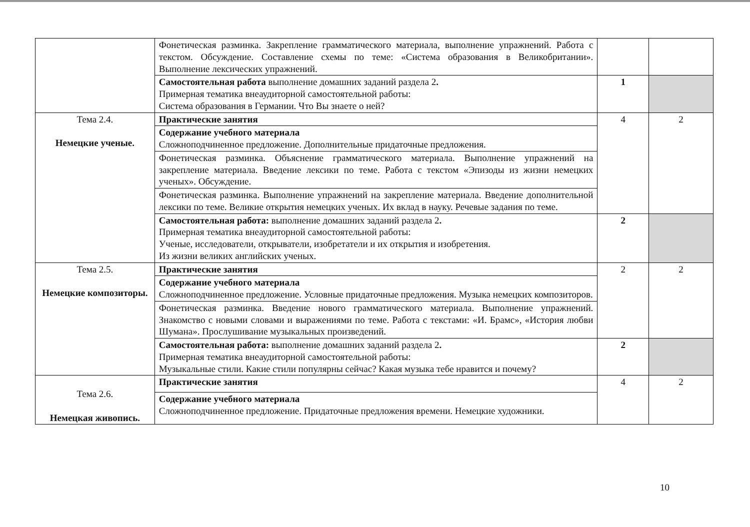| | Фонетическая разминка. Закрепление грамматического материала, выполнение упражнений. Работа с текстом. Обсуждение. Составление схемы по теме: «Система образования в Великобритании». Выполнение лексических упражнений. | | |
| | Самостоятельная работа выполнение домашних заданий раздела 2 . Примерная тематика внеаудиторной самостоятельной работы: Система образования в Германии. Что Вы знаете о ней? | 1 | |
| Тема 2.4. Немецкие ученые. | Практические занятия | 4 | 2 |
| | Содержание учебного материала Сложноподчиненное предложение. Дополнительные придаточные предложения. | | |
| | Фонетическая разминка. Объяснение грамматического материала. Выполнение упражнений на закрепление материала. Введение лексики по теме. Работа с текстом «Эпизоды из жизни немецких ученых». Обсуждение. | | |
| | Фонетическая разминка. Выполнение упражнений на закрепление материала. Введение дополнительной лексики по теме. Великие открытия немецких ученых. Их вклад в науку. Речевые задания по теме. | | |
| | Самостоятельная работа: выполнение домашних заданий раздела 2 . Примерная тематика внеаудиторной самостоятельной работы: Ученые, исследователи, открыватели, изобретатели и их открытия и изобретения. Из жизни великих английских ученых. | 2 | |
| Тема 2.5. Немецкие композиторы. | Практические занятия | 2 | 2 |
| | Содержание учебного материала Сложноподчиненное предложение. Условные придаточные предложения. Музыка немецких композиторов. | | |
| | Фонетическая разминка. Введение нового грамматического материала. Выполнение упражнений. Знакомство с новыми словами и выражениями по теме. Работа с текстами: «И. Брамс», «История любви Шумана». Прослушивание музыкальных произведений. | | |
| | Самостоятельная работа: выполнение домашних заданий раздела 2 . Примерная тематика внеаудиторной самостоятельной работы: Музыкальные стили. Какие стили популярны сейчас? Какая музыка тебе нравится и почему? | 2 | |
| Тема 2.6. Немецкая живопись. | Практические занятия | 4 | 2 |
| | Содержание учебного материала Сложноподчиненное предложение. Придаточные предложения времени. Немецкие художники. | | |
10